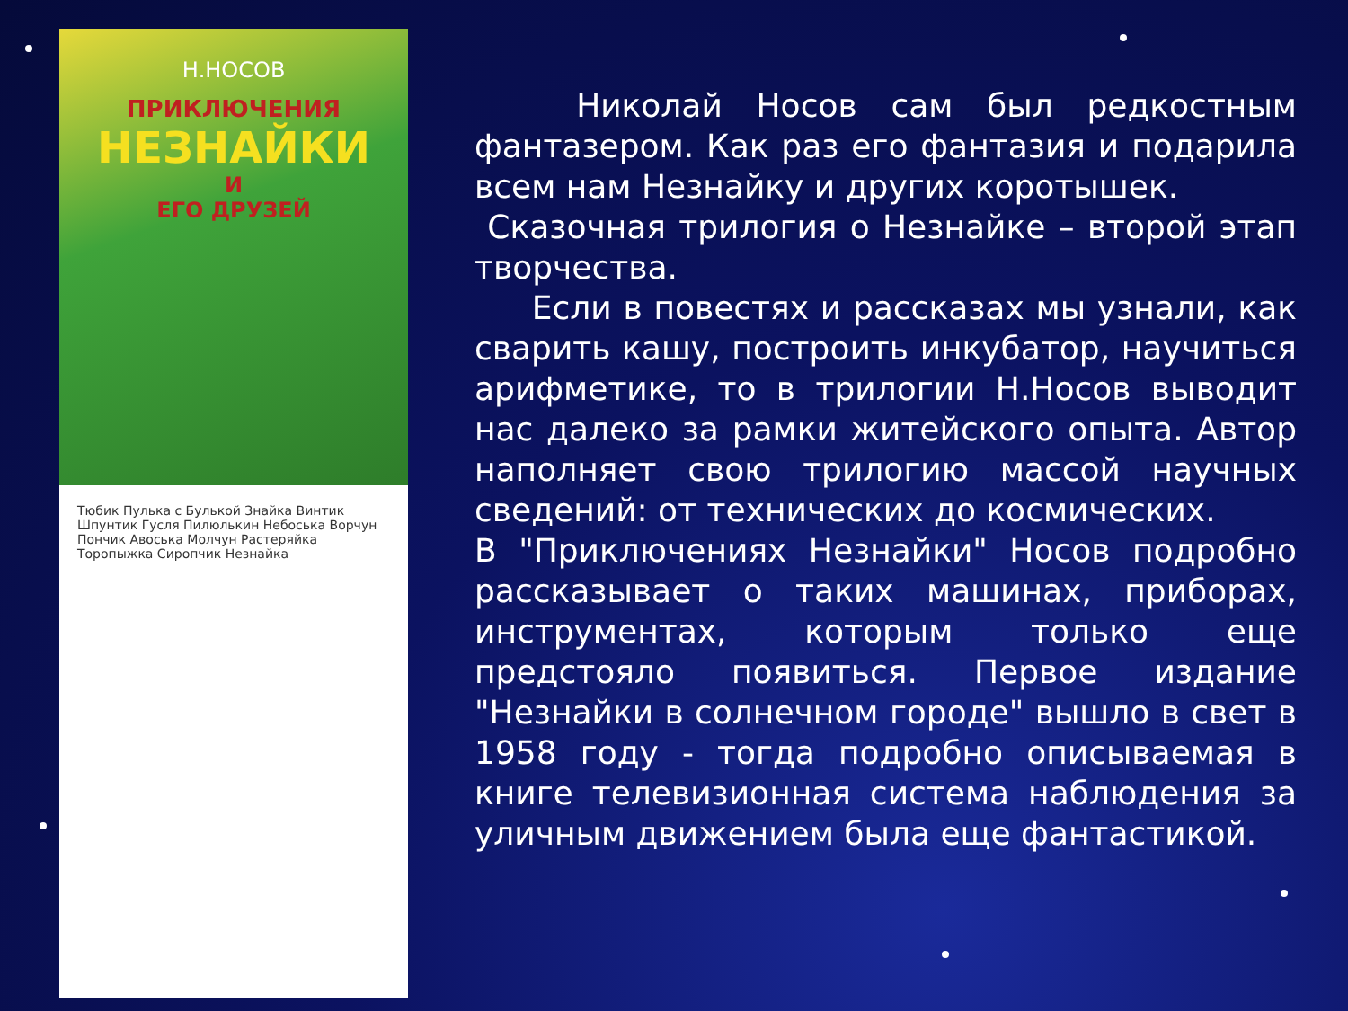Н.НОСОВ
ПРИКЛЮЧЕНИЯ
НЕЗНАЙКИ
И
ЕГО ДРУЗЕЙ
Тюбик Пулька с Булькой Знайка Винтик Шпунтик Гусля Пилюлькин Небоська Ворчун Пончик Авоська Молчун Растеряйка Торопыжка Сиропчик Незнайка
Николай Носов сам был редкостным фантазером. Как раз его фантазия и подарила всем нам Незнайку и других коротышек.
Сказочная трилогия о Незнайке – второй этап творчества.
Если в повестях и рассказах мы узнали, как сварить кашу, построить инкубатор, научиться арифметике, то в трилогии Н.Носов выводит нас далеко за рамки житейского опыта. Автор наполняет свою трилогию массой научных сведений: от технических до космических.
В "Приключениях Незнайки" Носов подробно рассказывает о таких машинах, приборах, инструментах, которым только еще предстояло появиться. Первое издание "Незнайки в солнечном городе" вышло в свет в 1958 году - тогда подробно описываемая в книге телевизионная система наблюдения за уличным движением была еще фантастикой.